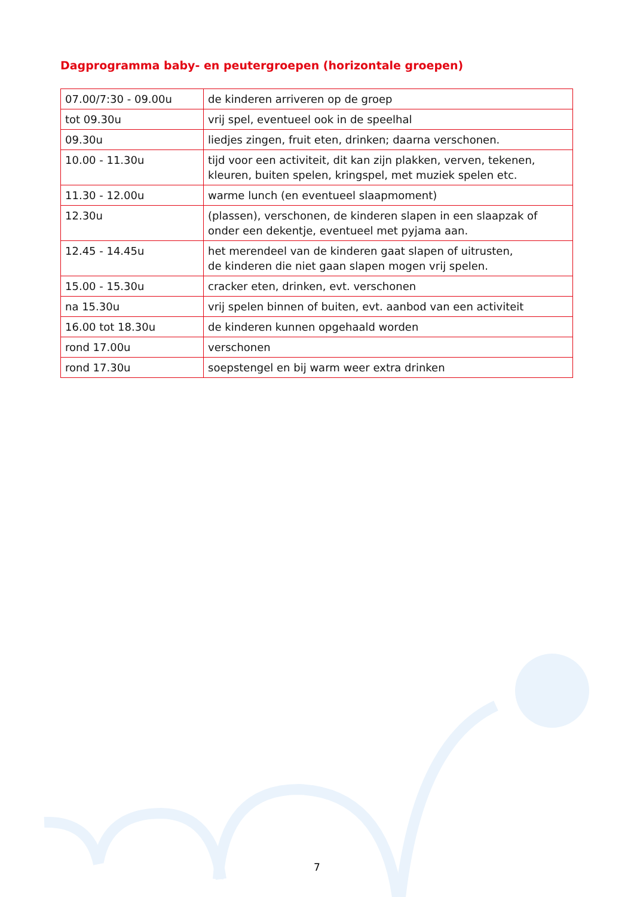Dagprogramma baby- en peutergroepen (horizontale groepen)
| 07.00/7:30 - 09.00u | de kinderen arriveren op de groep |
| tot 09.30u | vrij spel, eventueel ook in de speelhal |
| 09.30u | liedjes zingen, fruit eten, drinken; daarna verschonen. |
| 10.00 - 11.30u | tijd voor een activiteit, dit kan zijn plakken, verven, tekenen, kleuren, buiten spelen, kringspel, met muziek spelen etc. |
| 11.30 - 12.00u | warme lunch (en eventueel slaapmoment) |
| 12.30u | (plassen), verschonen, de kinderen slapen in een slaapzak of onder een dekentje, eventueel met pyjama aan. |
| 12.45 - 14.45u | het merendeel van de kinderen gaat slapen of uitrusten, de kinderen die niet gaan slapen mogen vrij spelen. |
| 15.00 - 15.30u | cracker eten, drinken, evt. verschonen |
| na 15.30u | vrij spelen binnen of buiten, evt. aanbod van een activiteit |
| 16.00 tot 18.30u | de kinderen kunnen opgehaald worden |
| rond 17.00u | verschonen |
| rond 17.30u | soepstengel en bij warm weer extra drinken |
7